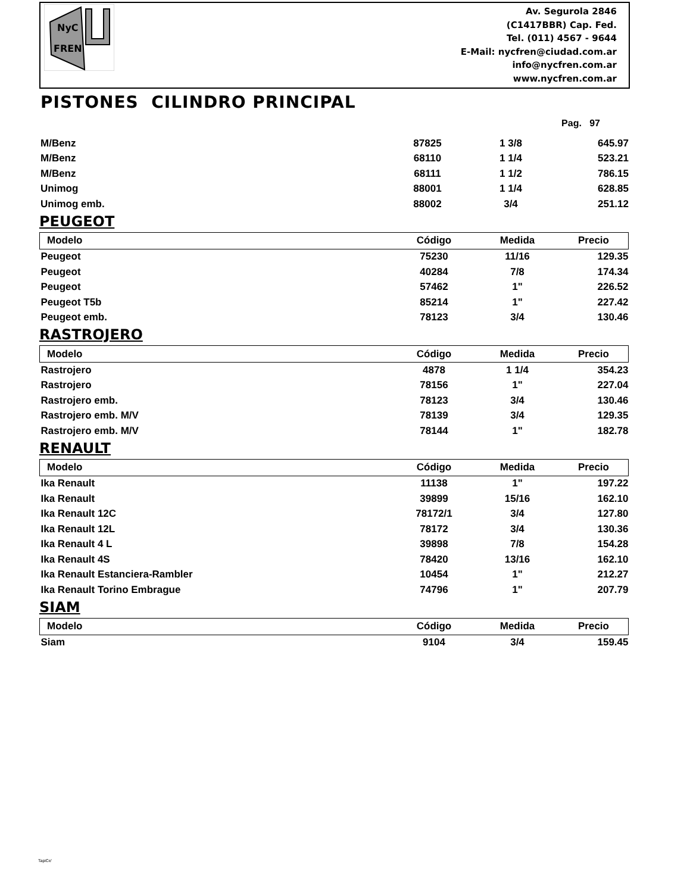NyC
FREN
Av. Segurola 2846
(C1417BBR) Cap. Fed.
Tel. (011) 4567 - 9644
E-Mail: nycfren@ciudad.com.ar
info@nycfren.com.ar
www.nycfren.com.ar
PISTONES CILINDRO PRINCIPAL
Pag. 97
| M/Benz | 87825 | 1 3/8 | 645.97 |
| M/Benz | 68110 | 1 1/4 | 523.21 |
| M/Benz | 68111 | 1 1/2 | 786.15 |
| Unimog | 88001 | 1 1/4 | 628.85 |
| Unimog emb. | 88002 | 3/4 | 251.12 |
PEUGEOT
| Modelo | Código | Medida | Precio |
| --- | --- | --- | --- |
| Peugeot | 75230 | 11/16 | 129.35 |
| Peugeot | 40284 | 7/8 | 174.34 |
| Peugeot | 57462 | 1" | 226.52 |
| Peugeot T5b | 85214 | 1" | 227.42 |
| Peugeot emb. | 78123 | 3/4 | 130.46 |
RASTROJERO
| Modelo | Código | Medida | Precio |
| --- | --- | --- | --- |
| Rastrojero | 4878 | 1 1/4 | 354.23 |
| Rastrojero | 78156 | 1" | 227.04 |
| Rastrojero emb. | 78123 | 3/4 | 130.46 |
| Rastrojero emb. M/V | 78139 | 3/4 | 129.35 |
| Rastrojero emb. M/V | 78144 | 1" | 182.78 |
RENAULT
| Modelo | Código | Medida | Precio |
| --- | --- | --- | --- |
| Ika Renault | 11138 | 1" | 197.22 |
| Ika Renault | 39899 | 15/16 | 162.10 |
| Ika Renault 12C | 78172/1 | 3/4 | 127.80 |
| Ika Renault 12L | 78172 | 3/4 | 130.36 |
| Ika Renault 4 L | 39898 | 7/8 | 154.28 |
| Ika Renault 4S | 78420 | 13/16 | 162.10 |
| Ika Renault Estanciera-Rambler | 10454 | 1" | 212.27 |
| Ika Renault Torino Embrague | 74796 | 1" | 207.79 |
SIAM
| Modelo | Código | Medida | Precio |
| --- | --- | --- | --- |
| Siam | 9104 | 3/4 | 159.45 |
TapiCe'